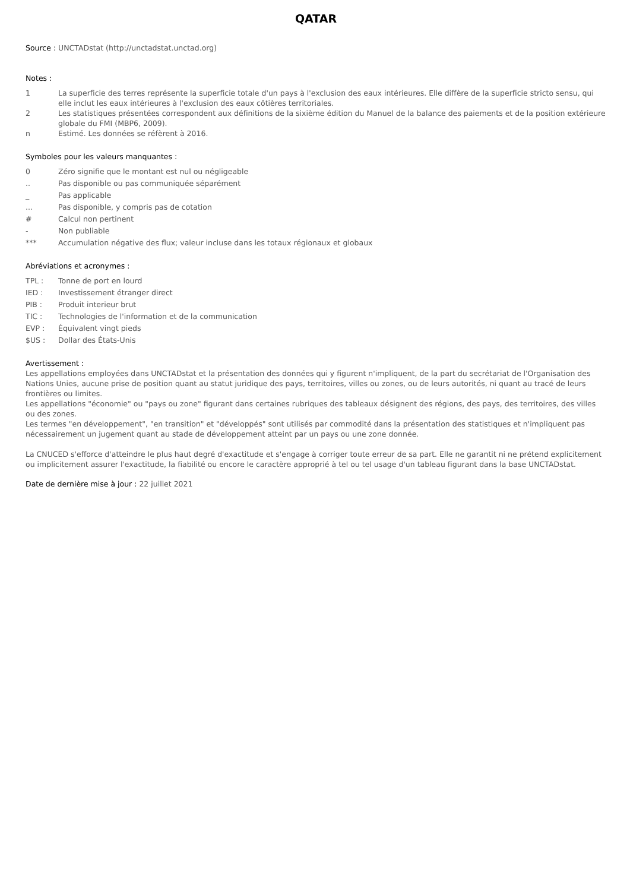QATAR
Source : UNCTADstat (http://unctadstat.unctad.org)
Notes :
1 La superficie des terres représente la superficie totale d'un pays à l'exclusion des eaux intérieures. Elle diffère de la superficie stricto sensu, qui elle inclut les eaux intérieures à l'exclusion des eaux côtières territoriales.
2 Les statistiques présentées correspondent aux définitions de la sixième édition du Manuel de la balance des paiements et de la position extérieure globale du FMI (MBP6, 2009).
n Estimé. Les données se réfèrent à 2016.
Symboles pour les valeurs manquantes :
0 Zéro signifie que le montant est nul ou négligeable
.. Pas disponible ou pas communiquée séparément
_ Pas applicable
... Pas disponible, y compris pas de cotation
# Calcul non pertinent
- Non publiable
*** Accumulation négative des flux; valeur incluse dans les totaux régionaux et globaux
Abréviations et acronymes :
TPL : Tonne de port en lourd
IED : Investissement étranger direct
PIB : Produit interieur brut
TIC : Technologies de l'information et de la communication
EVP : Équivalent vingt pieds
$US : Dollar des États-Unis
Avertissement :
Les appellations employées dans UNCTADstat et la présentation des données qui y figurent n'impliquent, de la part du secrétariat de l'Organisation des Nations Unies, aucune prise de position quant au statut juridique des pays, territoires, villes ou zones, ou de leurs autorités, ni quant au tracé de leurs frontières ou limites.
Les appellations "économie" ou "pays ou zone" figurant dans certaines rubriques des tableaux désignent des régions, des pays, des territoires, des villes ou des zones.
Les termes "en développement", "en transition" et "développés" sont utilisés par commodité dans la présentation des statistiques et n'impliquent pas nécessairement un jugement quant au stade de développement atteint par un pays ou une zone donnée.
La CNUCED s'efforce d'atteindre le plus haut degré d'exactitude et s'engage à corriger toute erreur de sa part. Elle ne garantit ni ne prétend explicitement ou implicitement assurer l'exactitude, la fiabilité ou encore le caractère approprié à tel ou tel usage d'un tableau figurant dans la base UNCTADstat.
Date de dernière mise à jour : 22 juillet 2021